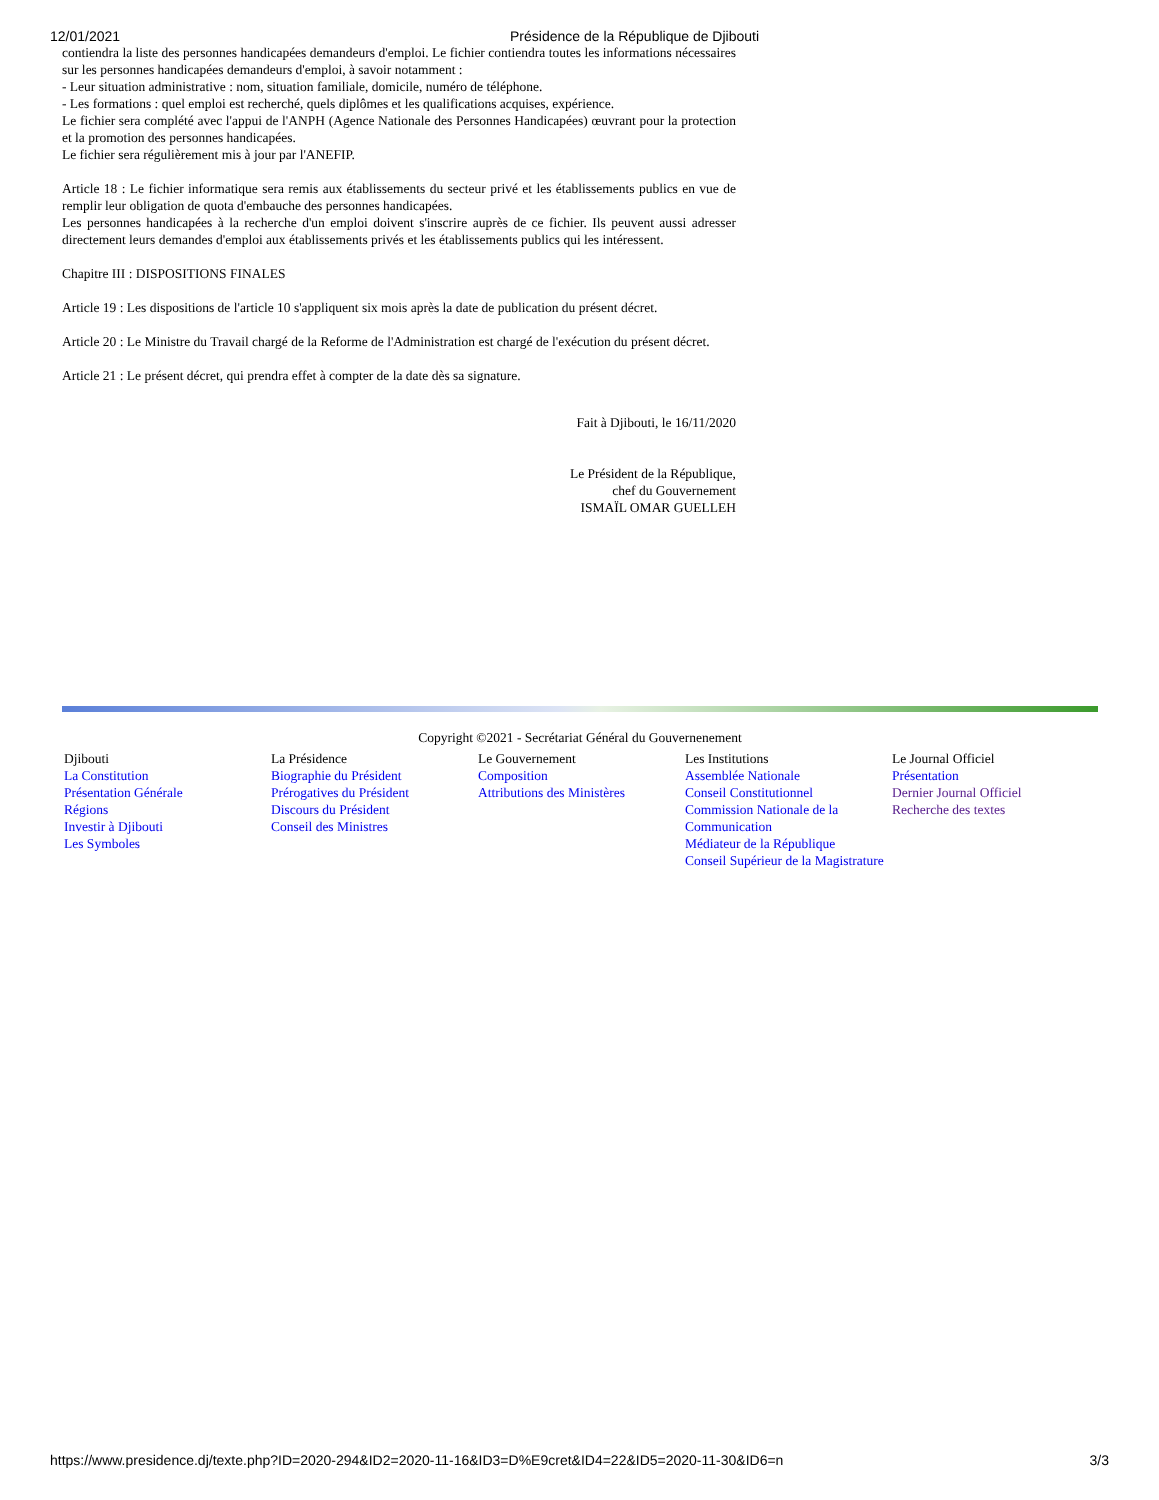12/01/2021 Présidence de la République de Djibouti
contiendra la liste des personnes handicapées demandeurs d'emploi. Le fichier contiendra toutes les informations nécessaires sur les personnes handicapées demandeurs d'emploi, à savoir notamment :
- Leur situation administrative : nom, situation familiale, domicile, numéro de téléphone.
- Les formations : quel emploi est recherché, quels diplômes et les qualifications acquises, expérience.
Le fichier sera complété avec l'appui de l'ANPH (Agence Nationale des Personnes Handicapées) œuvrant pour la protection et la promotion des personnes handicapées.
Le fichier sera régulièrement mis à jour par l'ANEFIP.
Article 18 : Le fichier informatique sera remis aux établissements du secteur privé et les établissements publics en vue de remplir leur obligation de quota d'embauche des personnes handicapées.
Les personnes handicapées à la recherche d'un emploi doivent s'inscrire auprès de ce fichier. Ils peuvent aussi adresser directement leurs demandes d'emploi aux établissements privés et les établissements publics qui les intéressent.
Chapitre III : DISPOSITIONS FINALES
Article 19 : Les dispositions de l'article 10 s'appliquent six mois après la date de publication du présent décret.
Article 20 : Le Ministre du Travail chargé de la Reforme de l'Administration est chargé de l'exécution du présent décret.
Article 21 : Le présent décret, qui prendra effet à compter de la date dès sa signature.
Fait à Djibouti, le 16/11/2020
Le Président de la République,
chef du Gouvernement
ISMAÏL OMAR GUELLEH
Copyright ©2021 - Secrétariat Général du Gouvernenement
Djibouti
La Constitution
Présentation Générale
Régions
Investir à Djibouti
Les Symboles
La Présidence
Biographie du Président
Prérogatives du Président
Discours du Président
Conseil des Ministres
Le Gouvernement
Composition
Attributions des Ministères
Les Institutions
Assemblée Nationale
Conseil Constitutionnel
Commission Nationale de la Communication
Médiateur de la République
Conseil Supérieur de la Magistrature
Le Journal Officiel
Présentation
Dernier Journal Officiel
Recherche des textes
https://www.presidence.dj/texte.php?ID=2020-294&ID2=2020-11-16&ID3=D%E9cret&ID4=22&ID5=2020-11-30&ID6=n 3/3